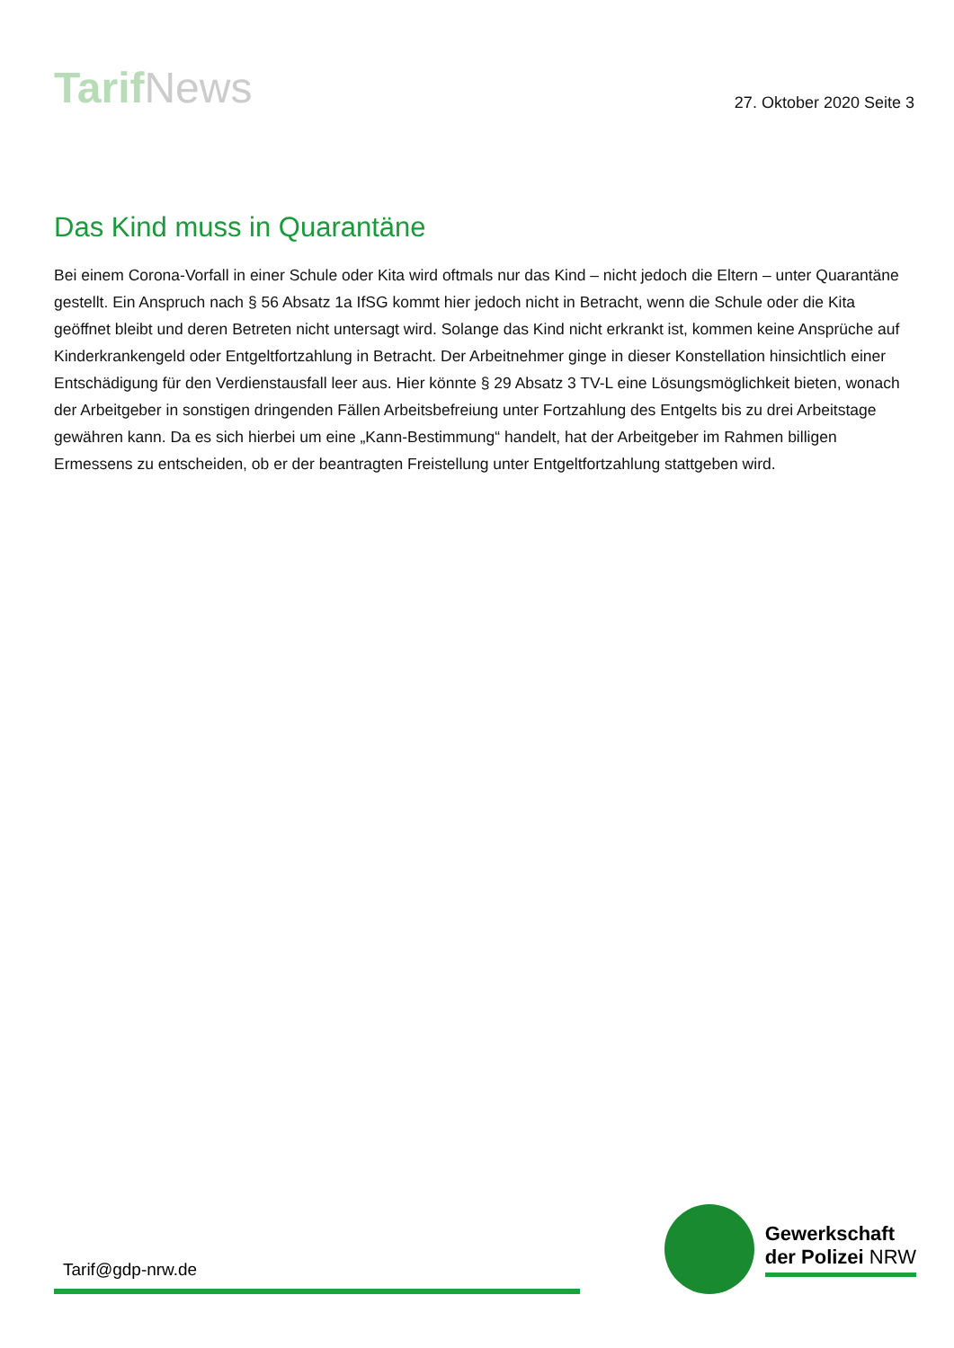Tarif News
27. Oktober 2020 Seite 3
Das Kind muss in Quarantäne
Bei einem Corona-Vorfall in einer Schule oder Kita wird oftmals nur das Kind – nicht jedoch die Eltern – unter Quarantäne gestellt. Ein Anspruch nach § 56 Absatz 1a IfSG kommt hier jedoch nicht in Betracht, wenn die Schule oder die Kita geöffnet bleibt und deren Betreten nicht untersagt wird. Solange das Kind nicht erkrankt ist, kommen keine Ansprüche auf Kinderkrankengeld oder Entgeltfortzahlung in Betracht. Der Arbeitnehmer ginge in dieser Konstellation hinsichtlich einer Entschädigung für den Verdienstausfall leer aus. Hier könnte § 29 Absatz 3 TV-L eine Lösungsmöglichkeit bieten, wonach der Arbeitgeber in sonstigen dringenden Fällen Arbeitsbefreiung unter Fortzahlung des Entgelts bis zu drei Arbeitstage gewähren kann. Da es sich hierbei um eine „Kann-Bestimmung“ handelt, hat der Arbeitgeber im Rahmen billigen Ermessens zu entscheiden, ob er der beantragten Freistellung unter Entgeltfortzahlung stattgeben wird.
Tarif@gdp-nrw.de
Gewerkschaft
der Polizei NRW